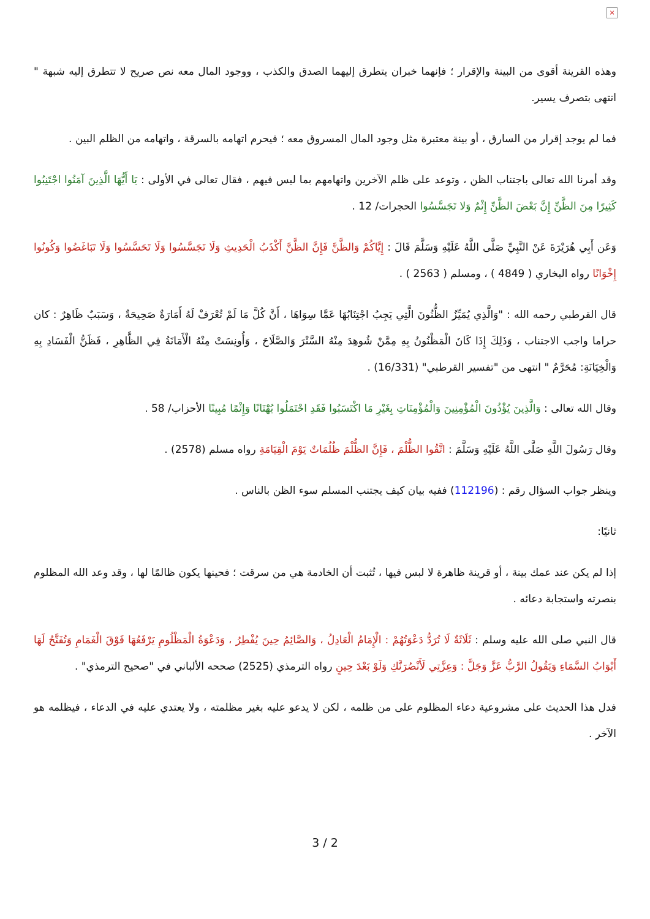×
وهذه القرينة أقوى من البينة والإقرار ؛ فإنهما خبران يتطرق إليهما الصدق والكذب ، ووجود المال معه نص صريح لا تتطرق إليه شبهة " انتهى بتصرف يسير.
فما لم يوجد إقرار من السارق ، أو بينة معتبرة مثل وجود المال المسروق معه ؛ فيحرم اتهامه بالسرقة ، واتهامه من الظلم البين .
وقد أمرنا الله تعالى باجتناب الظن ، وتوعد على ظلم الآخرين واتهامهم بما ليس فيهم ، فقال تعالى في الأولى : يَا أَيُّهَا الَّذِينَ آمَنُوا اجْتَنِبُوا كَثِيرًا مِنَ الظَّنِّ إِنَّ بَعْضَ الظَّنِّ إِثْمٌ وَلا تَجَسَّسُوا الحجرات/ 12 .
وَعَن أَبِي هُرَيْرَةَ عَنْ النَّبِيِّ صَلَّى اللَّهُ عَلَيْهِ وَسَلَّمَ قَالَ : إِيَّاكُمْ وَالظَّنَّ فَإِنَّ الظَّنَّ أَكْذَبُ الْحَدِيثِ وَلَا تَجَسَّسُوا وَلَا تَحَسَّسُوا وَلَا تَبَاغَضُوا وَكُونُوا إِخْوَانًا رواه البخاري ( 4849 ) ، ومسلم ( 2563 ) .
قال القرطبي رحمه الله : "وَالَّذِي يُمَيِّزُ الظُّنُونَ الَّتِي يَجِبُ اجْتِنَابُهَا عَمَّا سِوَاهَا ، أَنَّ كُلَّ مَا لَمْ تُعْرَفْ لَهُ أَمَارَةٌ صَحِيحَةٌ ، وَسَبَبٌ ظَاهِرٌ : كان حراما واجب الاجتناب ، وَذَلِكَ إِذَا كَانَ الْمَظْنُونُ بِهِ مِمَّنْ شُوهِدَ مِنْهُ السَّتْرَ وَالصَّلَاحَ ، وَأُونِسَتْ مِنْهُ الْأَمَانَةُ فِي الظَّاهِرِ ، فَظَنُّ الْفَسَادِ بِهِ وَالْخِيَانَةِ: مُحَرَّمٌ " انتهى من "تفسير القرطبي" (16/331) .
وقال الله تعالى : وَالَّذِينَ يُؤْذُونَ الْمُؤْمِنِينَ وَالْمُؤْمِنَاتِ بِغَيْرِ مَا اكْتَسَبُوا فَقَدِ احْتَمَلُوا بُهْتَانًا وَإِثْمًا مُبِينًا الأحزاب/ 58 .
وقال رَسُولَ اللَّهِ صَلَّى اللَّهُ عَلَيْهِ وَسَلَّمَ : اتَّقُوا الظُّلْمَ ، فَإِنَّ الظُّلْمَ ظُلُمَاتٌ يَوْمَ الْقِيَامَةِ رواه مسلم (2578) .
وينظر جواب السؤال رقم : (112196) ففيه بيان كيف يجتنب المسلم سوء الظن بالناس .
ثانيًا:
إذا لم يكن عند عمك بينة ، أو قرينة ظاهرة لا لبس فيها ، تُثبت أن الخادمة هي من سرقت ؛ فحينها يكون ظالمًا لها ، وقد وعد الله المظلوم بنصرته واستجابة دعائه .
قال النبي صلى الله عليه وسلم : ثَلَاثَةٌ لَا تُرَدُّ دَعْوَتُهُمْ : الْإِمَامُ الْعَادِلُ ، وَالصَّائِمُ حِينَ يُفْطِرُ ، وَدَعْوَةُ الْمَظْلُومِ يَرْفَعُهَا فَوْقَ الْغَمَامِ وَتُفَتَّحُ لَهَا أَبْوَابُ السَّمَاءِ وَيَقُولُ الرَّبُّ عَزَّ وَجَلَّ : وَعِزَّتِي لَأَنْصُرَنَّكِ وَلَوْ بَعْدَ حِينٍ رواه الترمذي (2525) صححه الألباني في "صحيح الترمذي" .
فدل هذا الحديث على مشروعية دعاء المظلوم على من ظلمه ، لكن لا يدعو عليه بغير مظلمته ، ولا يعتدي عليه في الدعاء ، فيظلمه هو الآخر .
3 / 2